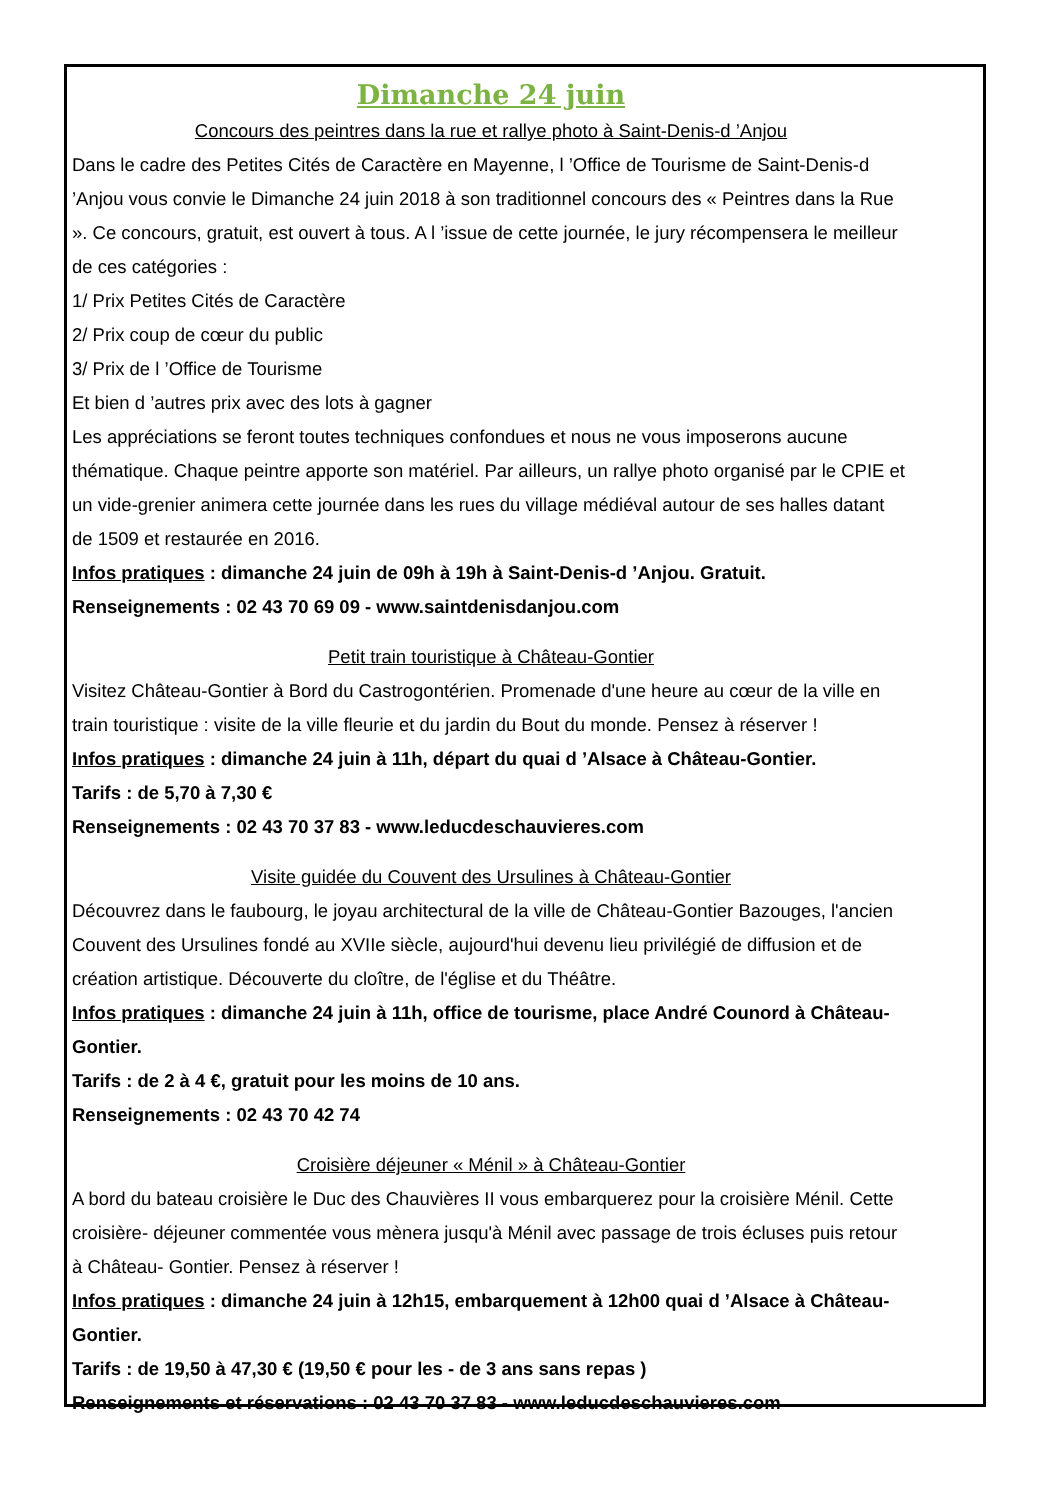Dimanche 24 juin
Concours des peintres dans la rue et rallye photo à Saint-Denis-d ’Anjou
Dans le cadre des Petites Cités de Caractère en Mayenne, l ’Office de Tourisme de Saint-Denis-d ’Anjou vous convie le Dimanche 24 juin 2018 à son traditionnel concours des « Peintres dans la Rue ». Ce concours, gratuit, est ouvert à tous. A l ’issue de cette journée, le jury récompensera le meilleur de ces catégories :
1/ Prix Petites Cités de Caractère
2/ Prix coup de cœur du public
3/ Prix de l ’Office de Tourisme
Et bien d ’autres prix avec des lots à gagner
Les appréciations se feront toutes techniques confondues et nous ne vous imposerons aucune thématique. Chaque peintre apporte son matériel. Par ailleurs, un rallye photo organisé par le CPIE et un vide-grenier animera cette journée dans les rues du village médiéval autour de ses halles datant de 1509 et restaurée en 2016.
Infos pratiques : dimanche 24 juin de 09h à 19h à Saint-Denis-d ’Anjou. Gratuit.
Renseignements : 02 43 70 69 09 - www.saintdenisdanjou.com
Petit train touristique à Château-Gontier
Visitez Château-Gontier à Bord du Castrogontérien. Promenade d'une heure au cœur de la ville en train touristique : visite de la ville fleurie et du jardin du Bout du monde. Pensez à réserver !
Infos pratiques : dimanche 24 juin à 11h, départ du quai d ’Alsace à Château-Gontier.
Tarifs : de 5,70 à 7,30 €
Renseignements : 02 43 70 37 83 - www.leducdeschauvieres.com
Visite guidée du Couvent des Ursulines à Château-Gontier
Découvrez dans le faubourg, le joyau architectural de la ville de Château-Gontier Bazouges, l'ancien Couvent des Ursulines fondé au XVIIe siècle, aujourd'hui devenu lieu privilégié de diffusion et de création artistique. Découverte du cloître, de l'église et du Théâtre.
Infos pratiques : dimanche 24 juin à 11h, office de tourisme, place André Counord à Château-Gontier.
Tarifs : de 2 à 4 €, gratuit pour les moins de 10 ans.
Renseignements : 02 43 70 42 74
Croisière déjeuner « Ménil » à Château-Gontier
A bord du bateau croisière le Duc des Chauvières II vous embarquerez pour la croisière Ménil. Cette croisière- déjeuner commentée vous mènera jusqu'à Ménil avec passage de trois écluses puis retour à Château- Gontier. Pensez à réserver !
Infos pratiques : dimanche 24 juin à 12h15, embarquement à 12h00 quai d ’Alsace à Château-Gontier.
Tarifs : de 19,50 à 47,30 € (19,50 € pour les - de 3 ans sans repas )
Renseignements et réservations : 02 43 70 37 83 - www.leducdeschauvieres.com